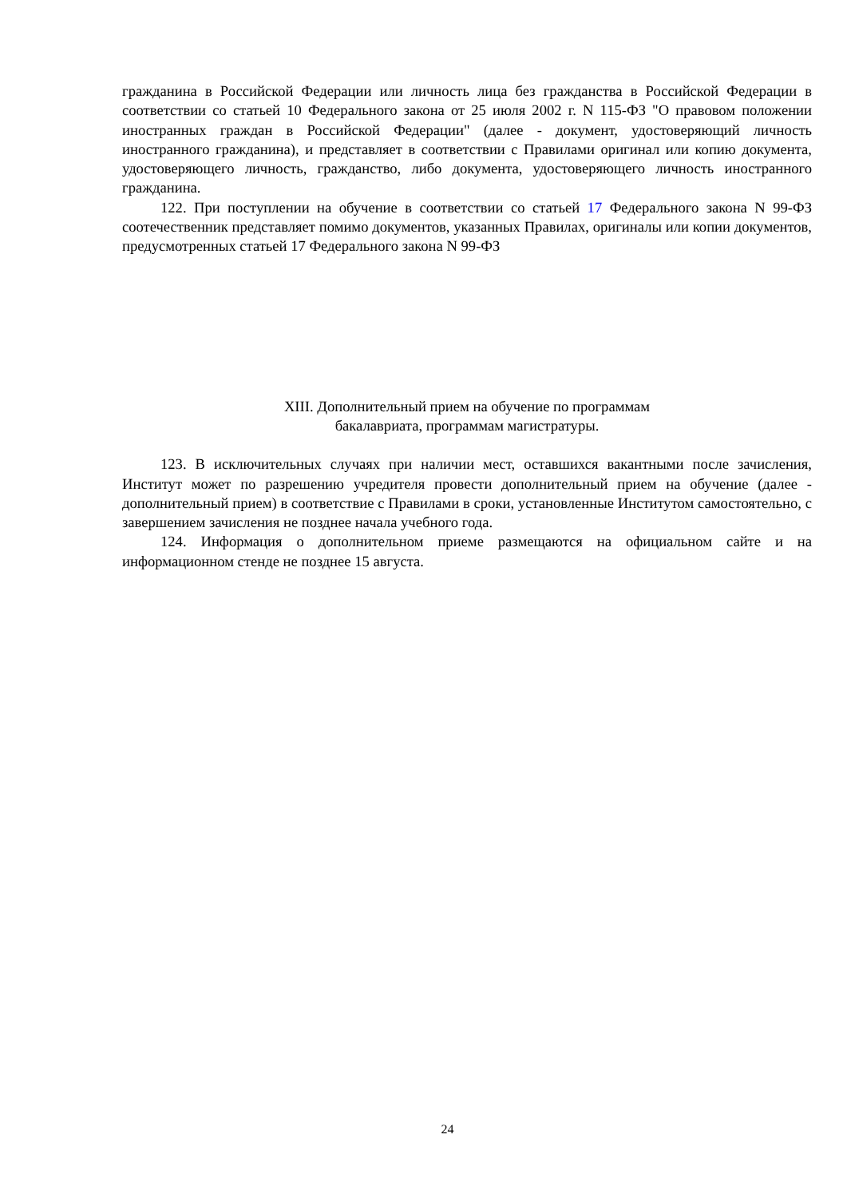гражданина в Российской Федерации или личность лица без гражданства в Российской Федерации в соответствии со статьей 10 Федерального закона от 25 июля 2002 г. N 115-ФЗ "О правовом положении иностранных граждан в Российской Федерации" (далее - документ, удостоверяющий личность иностранного гражданина), и представляет в соответствии с Правилами оригинал или копию документа, удостоверяющего личность, гражданство, либо документа, удостоверяющего личность иностранного гражданина.
122. При поступлении на обучение в соответствии со статьей 17 Федерального закона N 99-ФЗ соотечественник представляет помимо документов, указанных Правилах, оригиналы или копии документов, предусмотренных статьей 17 Федерального закона N 99-ФЗ
XIII. Дополнительный прием на обучение по программам
бакалавриата, программам магистратуры.
123. В исключительных случаях при наличии мест, оставшихся вакантными после зачисления, Институт может по разрешению учредителя провести дополнительный прием на обучение (далее - дополнительный прием) в соответствие с Правилами в сроки, установленные Институтом самостоятельно, с завершением зачисления не позднее начала учебного года.
124. Информация о дополнительном приеме размещаются на официальном сайте и на информационном стенде не позднее 15 августа.
24